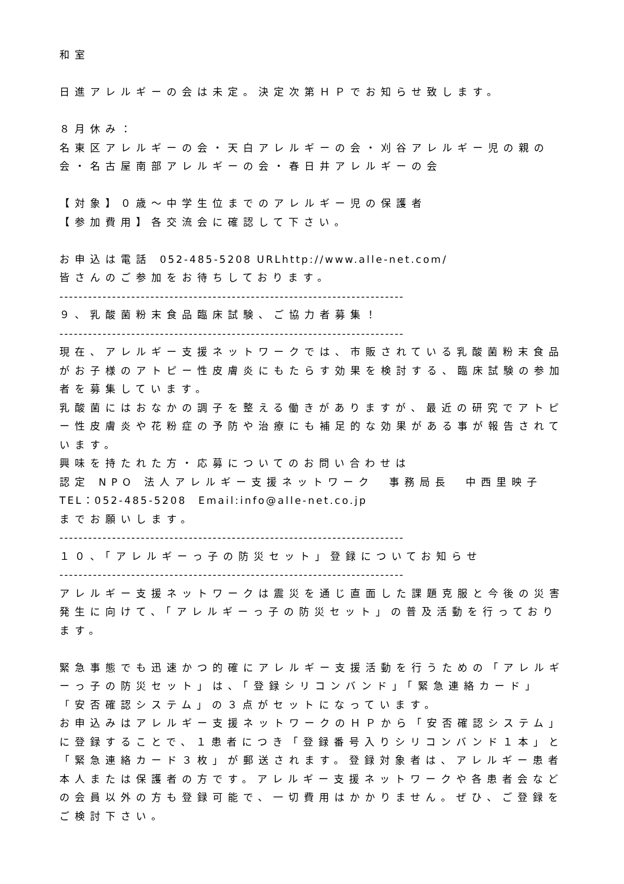和室
日進アレルギーの会は未定。決定次第ＨＰでお知らせ致します。
８月休み：
名東区アレルギーの会・天白アレルギーの会・刈谷アレルギー児の親の会・名古屋南部アレルギーの会・春日井アレルギーの会
【対象】０歳～中学生位までのアレルギー児の保護者
【参加費用】各交流会に確認して下さい。
お申込は電話 052-485-5208 URLhttp://www.alle-net.com/
皆さんのご参加をお待ちしております。
------------------------------------------------------------------------
９、乳酸菌粉末食品臨床試験、ご協力者募集！
------------------------------------------------------------------------
現在、アレルギー支援ネットワークでは、市販されている乳酸菌粉末食品がお子様のアトピー性皮膚炎にもたらす効果を検討する、臨床試験の参加者を募集しています。
乳酸菌にはおなかの調子を整える働きがありますが、最近の研究でアトピー性皮膚炎や花粉症の予防や治療にも補足的な効果がある事が報告されています。
興味を持たれた方・応募についてのお問い合わせは
認定 NPO 法人アレルギー支援ネットワーク　事務局長　中西里映子
TEL：052-485-5208　Email:info@alle-net.co.jp
までお願いします。
------------------------------------------------------------------------
１０、「アレルギーっ子の防災セット」登録についてお知らせ
------------------------------------------------------------------------
アレルギー支援ネットワークは震災を通じ直面した課題克服と今後の災害発生に向けて、「アレルギーっ子の防災セット」の普及活動を行っております。
緊急事態でも迅速かつ的確にアレルギー支援活動を行うための「アレルギーっ子の防災セット」は、「登録シリコンバンド」「緊急連絡カード」「安否確認システム」の３点がセットになっています。
お申込みはアレルギー支援ネットワークのＨＰから「安否確認システム」に登録することで、１患者につき「登録番号入りシリコンバンド１本」と「緊急連絡カード３枚」が郵送されます。登録対象者は、アレルギー患者本人または保護者の方です。アレルギー支援ネットワークや各患者会などの会員以外の方も登録可能で、一切費用はかかりません。ぜひ、ご登録をご検討下さい。